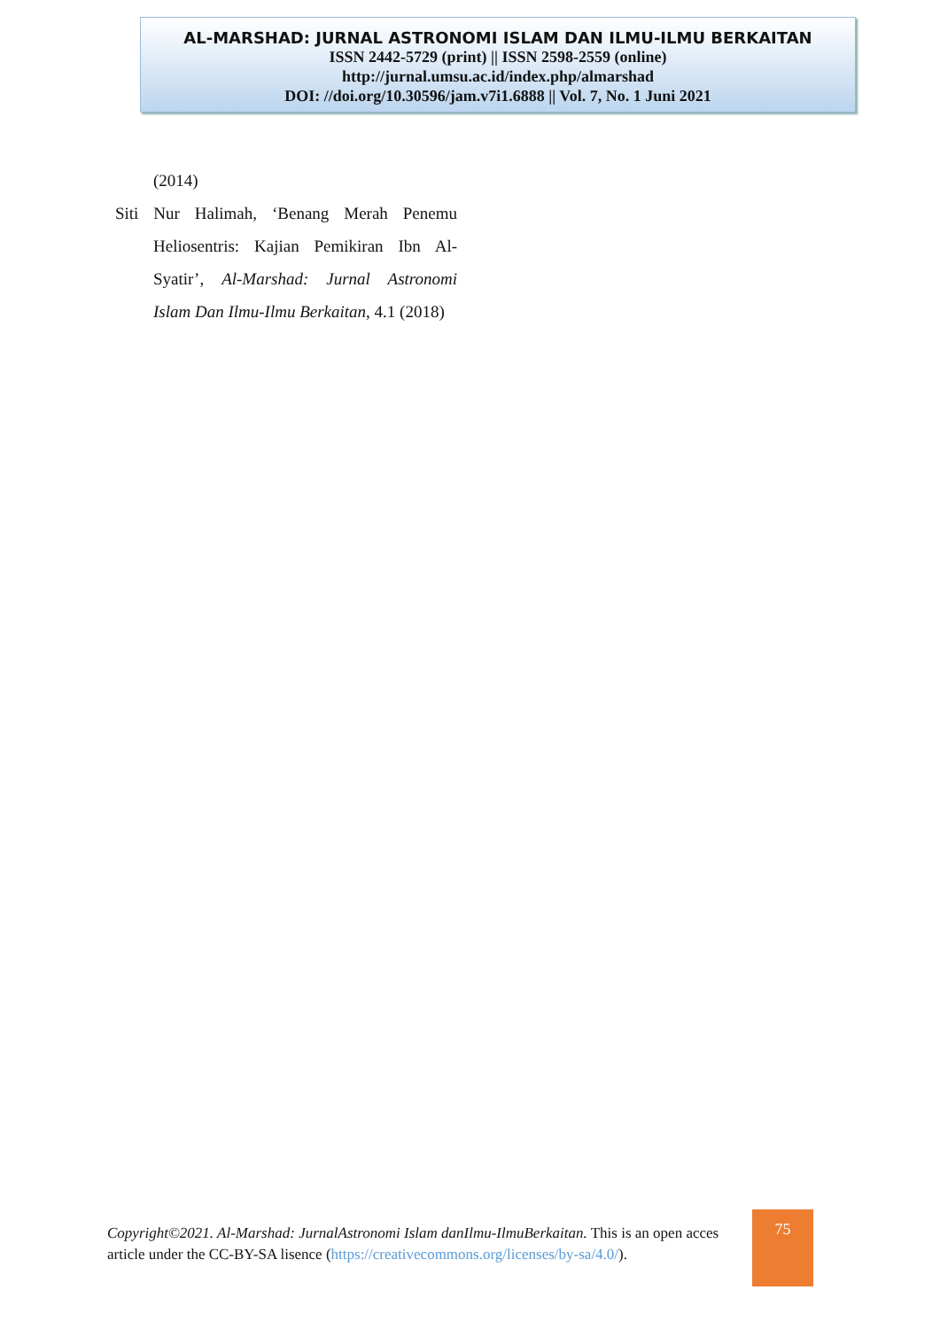AL-MARSHAD: JURNAL ASTRONOMI ISLAM DAN ILMU-ILMU BERKAITAN
ISSN 2442-5729 (print) || ISSN 2598-2559 (online)
http://jurnal.umsu.ac.id/index.php/almarshad
DOI: //doi.org/10.30596/jam.v7i1.6888 || Vol. 7, No. 1 Juni 2021
(2014)
Siti Nur Halimah, ‘Benang Merah Penemu Heliosentris: Kajian Pemikiran Ibn Al-Syatir’, Al-Marshad: Jurnal Astronomi Islam Dan Ilmu-Ilmu Berkaitan, 4.1 (2018)
Copyright©2021. Al-Marshad: JurnalAstronomi Islam danIlmu-IlmuBerkaitan. This is an open acces article under the CC-BY-SA lisence (https://creativecommons.org/licenses/by-sa/4.0/).
75